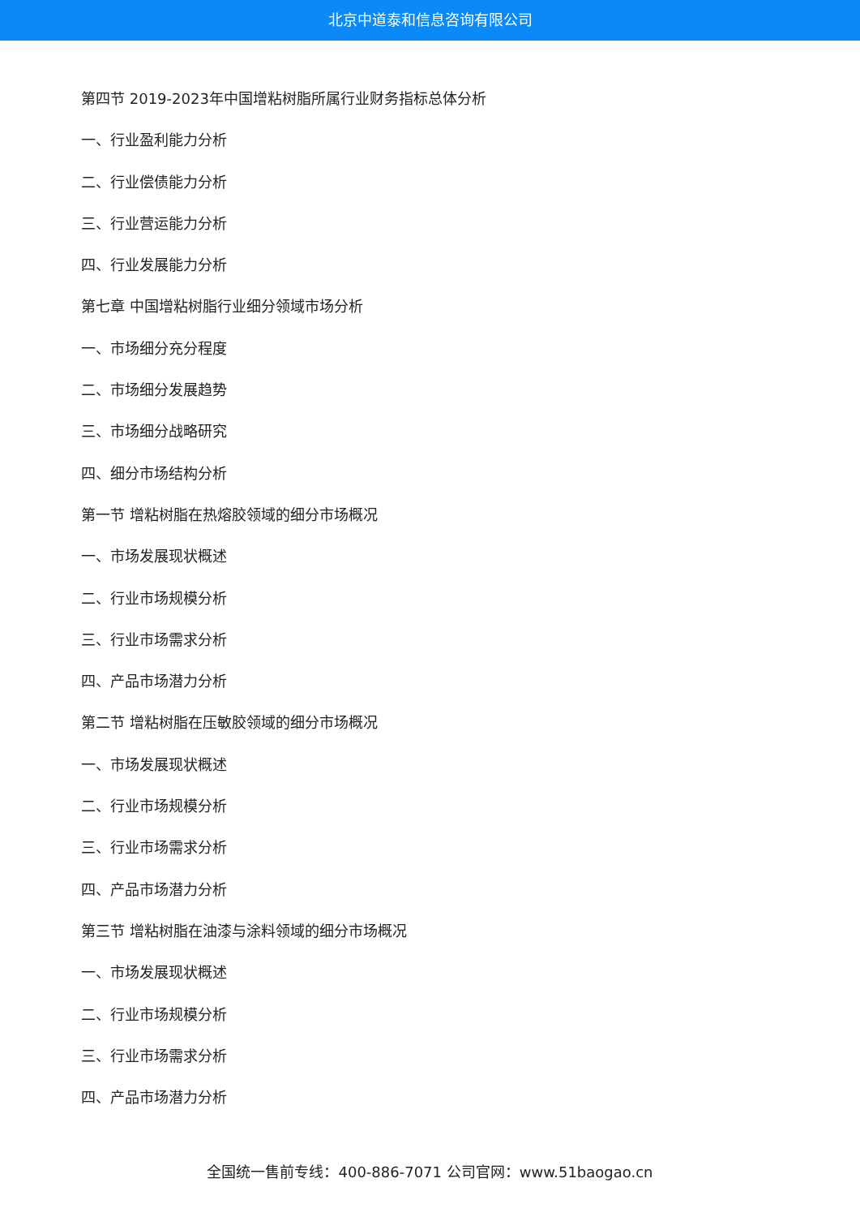北京中道泰和信息咨询有限公司
第四节 2019-2023年中国增粘树脂所属行业财务指标总体分析
一、行业盈利能力分析
二、行业偿债能力分析
三、行业营运能力分析
四、行业发展能力分析
第七章 中国增粘树脂行业细分领域市场分析
一、市场细分充分程度
二、市场细分发展趋势
三、市场细分战略研究
四、细分市场结构分析
第一节 增粘树脂在热熔胶领域的细分市场概况
一、市场发展现状概述
二、行业市场规模分析
三、行业市场需求分析
四、产品市场潜力分析
第二节 增粘树脂在压敏胶领域的细分市场概况
一、市场发展现状概述
二、行业市场规模分析
三、行业市场需求分析
四、产品市场潜力分析
第三节 增粘树脂在油漆与涂料领域的细分市场概况
一、市场发展现状概述
二、行业市场规模分析
三、行业市场需求分析
四、产品市场潜力分析
全国统一售前专线：400-886-7071 公司官网：www.51baogao.cn